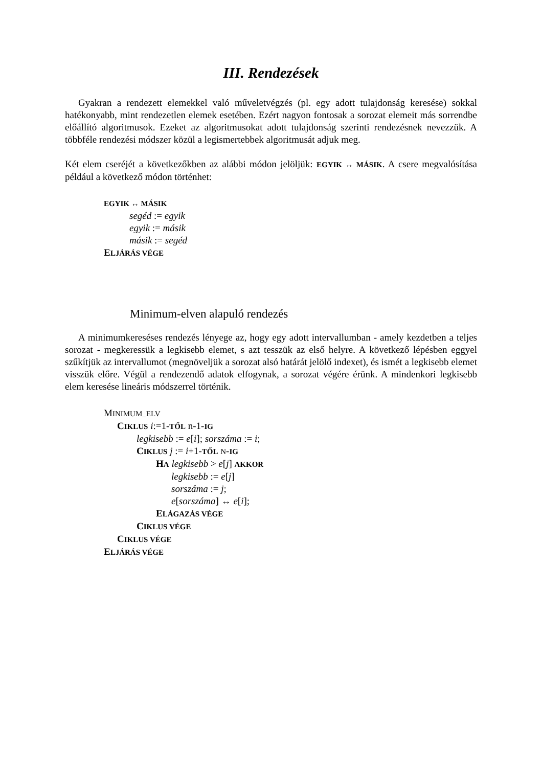III. Rendezések
Gyakran a rendezett elemekkel való műveletvégzés (pl. egy adott tulajdonság keresése) sokkal hatékonyabb, mint rendezetlen elemek esetében. Ezért nagyon fontosak a sorozat elemeit más sorrendbe előállító algoritmusok. Ezeket az algoritmusokat adott tulajdonság szerinti rendezésnek nevezzük. A többféle rendezési módszer közül a legismertebbek algoritmusát adjuk meg.
Két elem cseréjét a következőkben az alábbi módon jelöljük: EGYIK ↔ MÁSIK. A csere megvalósítása például a következő módon történhet:
EGYIK ↔ MÁSIK
segéd := egyik
egyik := másik
másik := segéd
ELJÁRÁS VÉGE
Minimum-elven alapuló rendezés
A minimumkereséses rendezés lényege az, hogy egy adott intervallumban - amely kezdetben a teljes sorozat - megkeressük a legkisebb elemet, s azt tesszük az első helyre. A következő lépésben eggyel szűkítjük az intervallumot (megnöveljük a sorozat alsó határát jelölő indexet), és ismét a legkisebb elemet visszük előre. Végül a rendezendő adatok elfogynak, a sorozat végére érünk. A mindenkori legkisebb elem keresése lineáris módszerrel történik.
MINIMUM_ELV
CIKLUS i:=1-TŐL n-1-IG
legkisebb := e[i]; sorszáma := i;
CIKLUS j := i+1-TŐL N-IG
HA legkisebb > e[j] AKKOR
legkisebb := e[j]
sorszáma := j;
e[sorszáma] ↔ e[i];
ELÁGAZÁS VÉGE
CIKLUS VÉGE
CIKLUS VÉGE
ELJÁRÁS VÉGE